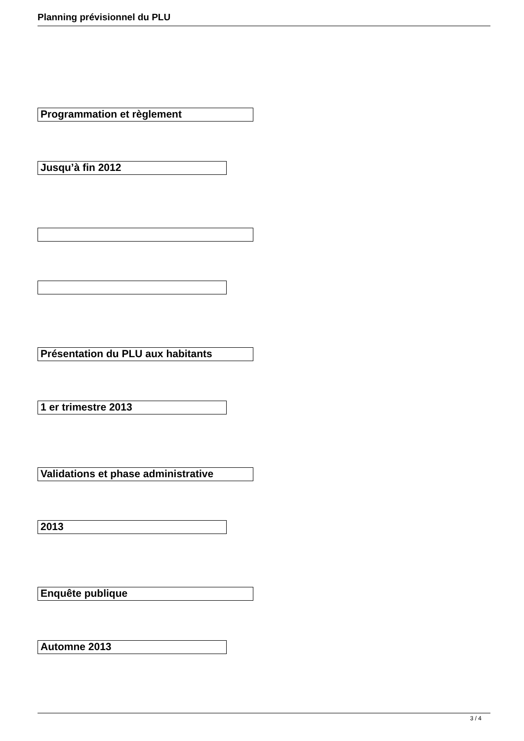Planning prévisionnel du PLU
Programmation et règlement
Jusqu’à fin 2012
Présentation du PLU aux habitants
1 er trimestre 2013
Validations et phase administrative
2013
Enquête publique
Automne 2013
3 / 4